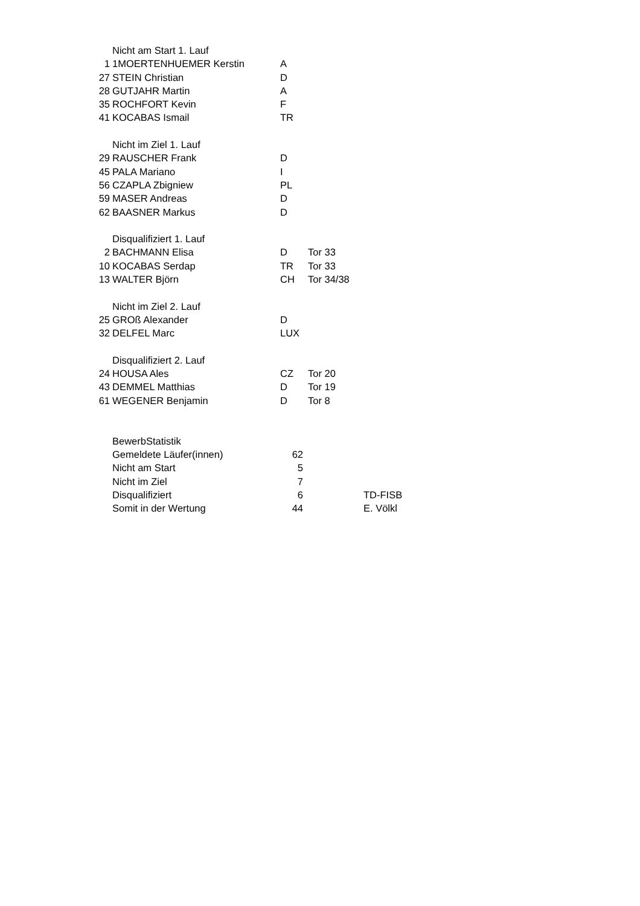| | Nicht am Start 1. Lauf | | |
| 1 | 1MOERTENHUEMER Kerstin | A | |
| 27 | STEIN Christian | D | |
| 28 | GUTJAHR Martin | A | |
| 35 | ROCHFORT Kevin | F | |
| 41 | KOCABAS Ismail | TR | |
| | Nicht im Ziel 1. Lauf | | |
| 29 | RAUSCHER Frank | D | |
| 45 | PALA Mariano | I | |
| 56 | CZAPLA Zbigniew | PL | |
| 59 | MASER Andreas | D | |
| 62 | BAASNER Markus | D | |
| | Disqualifiziert 1. Lauf | | |
| 2 | BACHMANN Elisa | D | Tor 33 |
| 10 | KOCABAS Serdap | TR | Tor 33 |
| 13 | WALTER Björn | CH | Tor 34/38 |
| | Nicht im Ziel 2. Lauf | | |
| 25 | GROß Alexander | D | |
| 32 | DELFEL Marc | LUX | |
| | Disqualifiziert 2. Lauf | | |
| 24 | HOUSA Ales | CZ | Tor 20 |
| 43 | DEMMEL Matthias | D | Tor 19 |
| 61 | WEGENER Benjamin | D | Tor 8 |
| | BewerbStatistik | | | |
| | Gemeldete Läufer(innen) | 62 | | |
| | Nicht am Start | 5 | | |
| | Nicht im Ziel | 7 | | |
| | Disqualifiziert | 6 | | TD-FISB |
| | Somit in der Wertung | 44 | | E. Völkl |